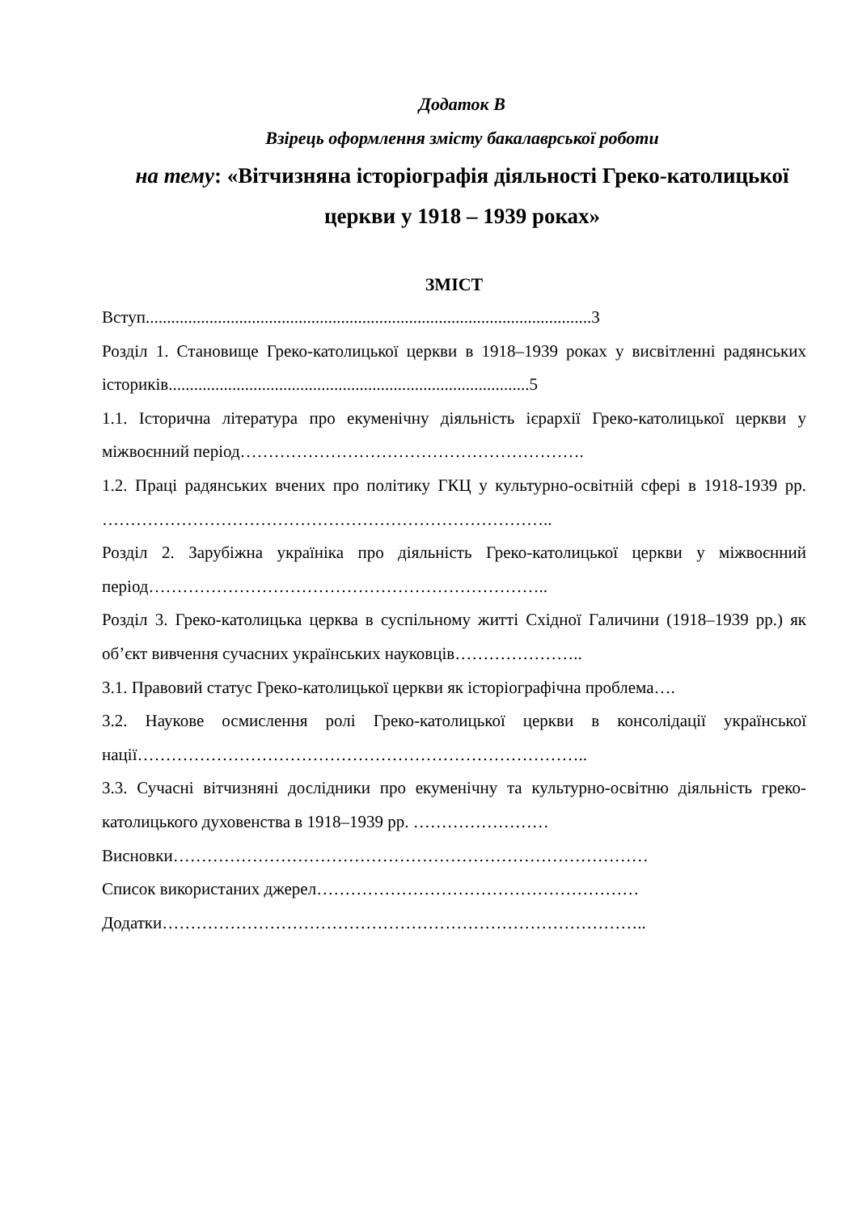Додаток В
Взірець оформлення змісту бакалаврської роботи
на тему: «Вітчизняна історіографія діяльності Греко-католицької церкви у 1918 – 1939 роках»
ЗМІСТ
Вступ.........................................................................................................3
Розділ 1. Становище Греко-католицької церкви в 1918–1939 роках у висвітленні радянських істориків.....................................................................................5
1.1. Історична література про екуменічну діяльність ієрархії Греко-католицької церкви у міжвоєнний період…………………………………………………….
1.2. Праці радянських вчених про політику ГКЦ у культурно-освітній сфері в 1918-1939 рр. ……………………………………………………………………..
Розділ 2. Зарубіжна україніка про діяльність Греко-католицької церкви у міжвоєнний період……………………………………………………………..
Розділ 3. Греко-католицька церква в суспільному житті Східної Галичини (1918–1939 рр.) як об’єкт вивчення сучасних українських науковців…………………..
3.1. Правовий статус Греко-католицької церкви як історіографічна проблема….
3.2. Наукове осмислення ролі Греко-католицької церкви в консолідації української нації……………………………………………………………………..
3.3. Сучасні вітчизняні дослідники про екуменічну та культурно-освітню діяльність греко-католицького духовенства в 1918–1939 рр. ……………………
Висновки…………………………………………………………………………
Список використаних джерел…………………………………………………
Додатки…………………………………………………………………………..